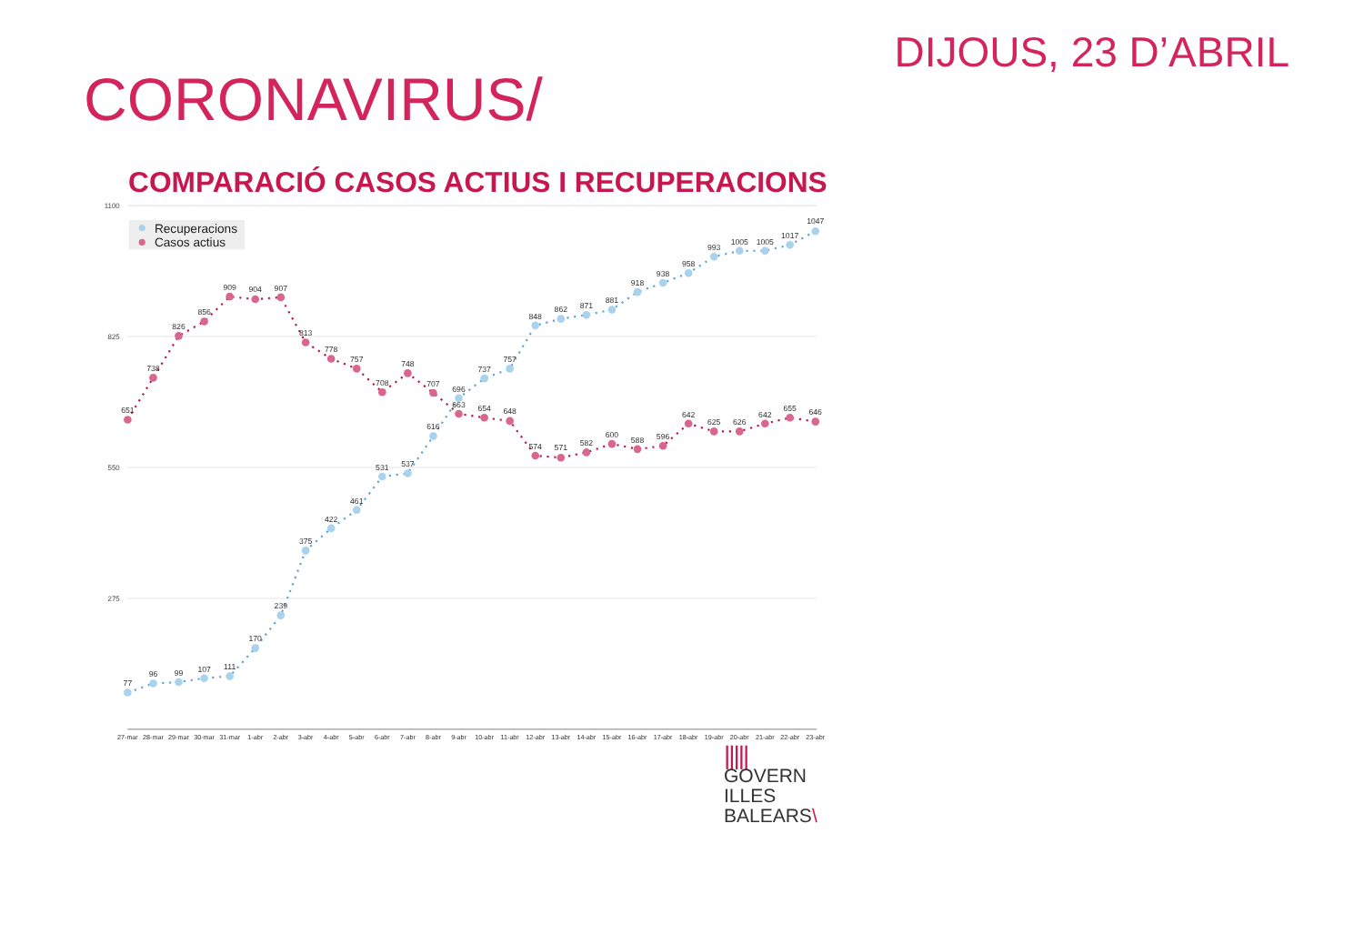DIJOUS, 23 D’ABRIL
CORONAVIRUS/
COMPARACIÓ CASOS ACTIUS I RECUPERACIONS
1100
825
550
275
Recuperacions
Casos actius
77
96
99
107
111
170
239
375
422
461
531
537
616
696
737
757
848
862
871
881
918
938
958
993
1005
1005
1017
1047
651
738
826
856
909
904
907
813
778
757
708
748
707
663
654
648
574
571
582
600
588
596
642
625
626
642
655
646
27-mar
28-mar
29-mar
30-mar
31-mar
1-abr
2-abr
3-abr
4-abr
5-abr
6-abr
7-abr
8-abr
9-abr
10-abr
11-abr
12-abr
13-abr
14-abr
15-abr
16-abr
17-abr
18-abr
19-abr
20-abr
21-abr
22-abr
23-abr
|||||
GOVERN
ILLES
BALEARS\